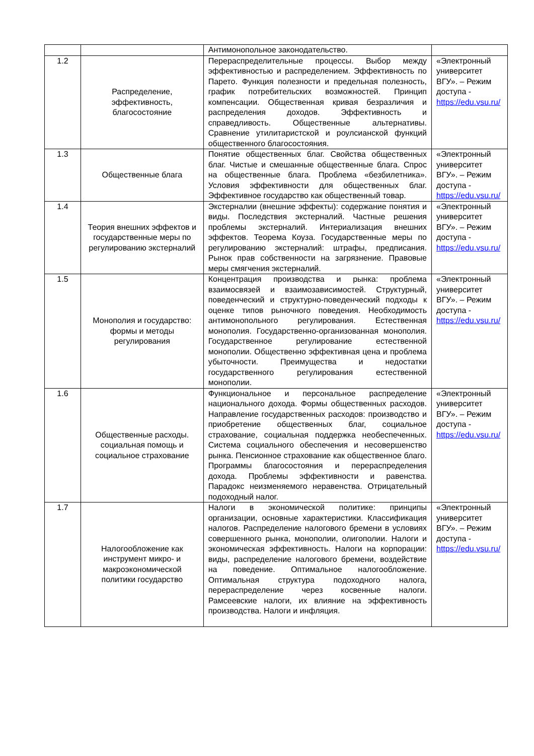| | | Антимонопольное законодательство. | |
| 1.2 | Распределение, эффективность, благосостояние | Перераспределительные процессы. Выбор между эффективностью и распределением. Эффективность по Парето. Функция полезности и предельная полезность, график потребительских возможностей. Принцип компенсации. Общественная кривая безразличия и распределения доходов. Эффективность и справедливость. Общественные альтернативы. Сравнение утилитаристской и роулсианской функций общественного благосостояния. | «Электронный университет ВГУ». – Режим доступа - https://edu.vsu.ru/ |
| 1.3 | Общественные блага | Понятие общественных благ. Свойства общественных благ. Чистые и смешанные общественные блага. Спрос на общественные блага. Проблема «безбилетника». Условия эффективности для общественных благ. Эффективное государство как общественный товар. | «Электронный университет ВГУ». – Режим доступа - https://edu.vsu.ru/ |
| 1.4 | Теория внешних эффектов и государственные меры по регулированию экстерналий | Экстерналии (внешние эффекты): содержание понятия и виды. Последствия экстерналий. Частные решения проблемы экстерналий. Интериализация внешних эффектов. Теорема Коуза. Государственные меры по регулированию экстерналий: штрафы, предписания. Рынок прав собственности на загрязнение. Правовые меры смягчения экстерналий. | «Электронный университет ВГУ». – Режим доступа - https://edu.vsu.ru/ |
| 1.5 | Монополия и государство: формы и методы регулирования | Концентрация производства и рынка: проблема взаимосвязей и взаимозависимостей. Структурный, поведенческий и структурно-поведенческий подходы к оценке типов рыночного поведения. Необходимость антимонопольного регулирования. Естественная монополия. Государственно-организованная монополия. Государственное регулирование естественной монополии. Общественно эффективная цена и проблема убыточности. Преимущества и недостатки государственного регулирования естественной монополии. | «Электронный университет ВГУ». – Режим доступа - https://edu.vsu.ru/ |
| 1.6 | Общественные расходы. социальная помощь и социальное страхование | Функциональное и персональное распределение национального дохода. Формы общественных расходов. Направление государственных расходов: производство и приобретение общественных благ, социальное страхование, социальная поддержка необеспеченных. Система социального обеспечения и несовершенство рынка. Пенсионное страхование как общественное благо. Программы благосостояния и перераспределения дохода. Проблемы эффективности и равенства. Парадокс неизменяемого неравенства. Отрицательный подоходный налог. | «Электронный университет ВГУ». – Режим доступа - https://edu.vsu.ru/ |
| 1.7 | Налогообложение как инструмент микро- и макроэкономической политики государство | Налоги в экономической политике: принципы организации, основные характеристики. Классификация налогов. Распределение налогового бремени в условиях совершенного рынка, монополии, олигополии. Налоги и экономическая эффективность. Налоги на корпорации: виды, распределение налогового бремени, воздействие на поведение. Оптимальное налогообложение. Оптимальная структура подоходного налога, перераспределение через косвенные налоги. Рамсеевские налоги, их влияние на эффективность производства. Налоги и инфляция. | «Электронный университет ВГУ». – Режим доступа - https://edu.vsu.ru/ |